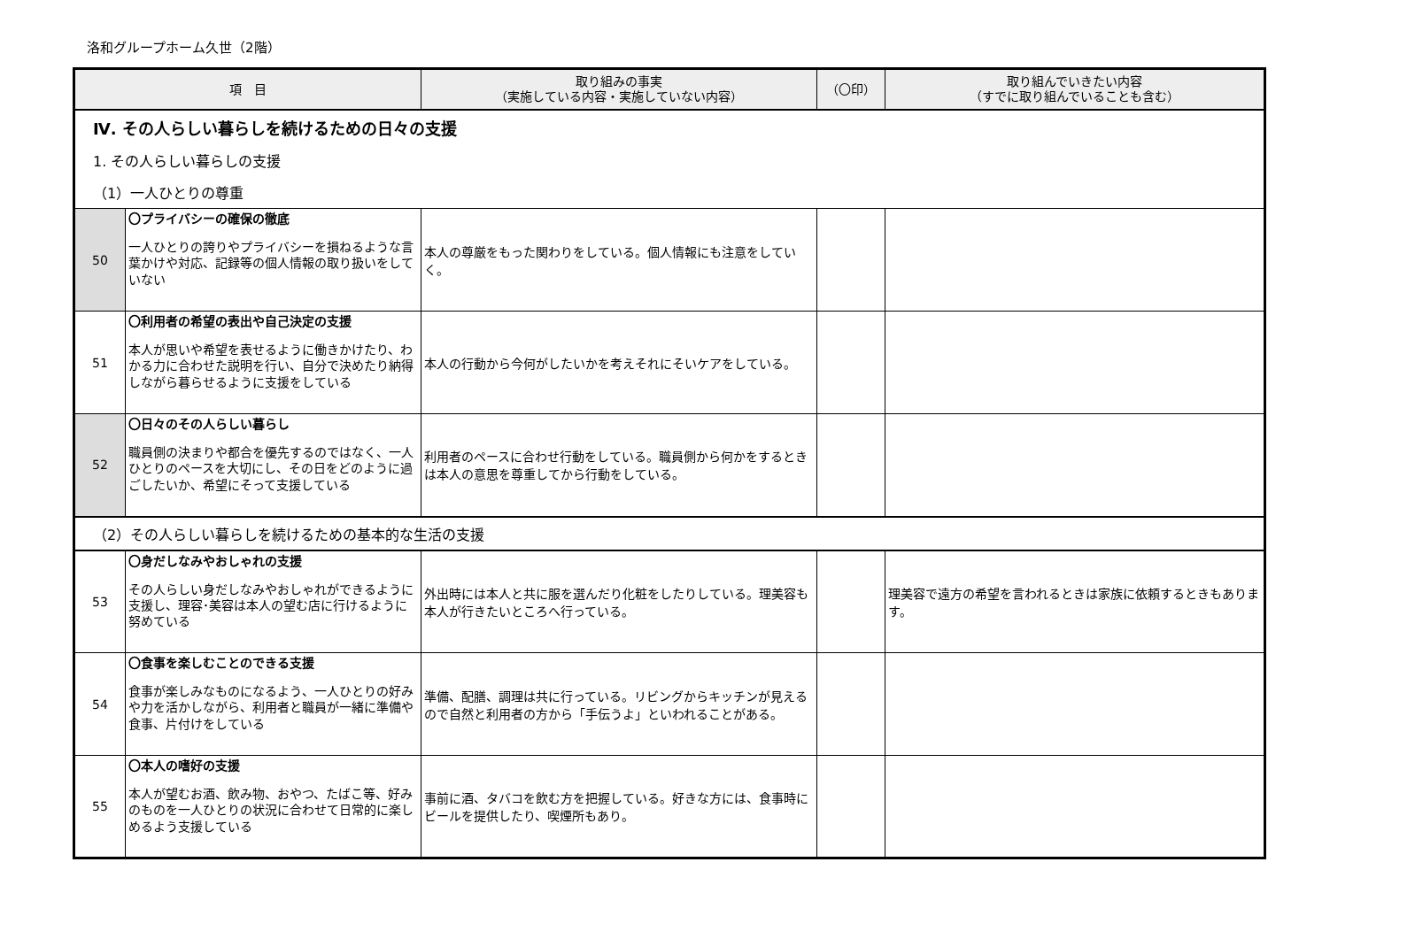洛和グループホーム久世（2階）
| 項 目 | | 取り組みの事実 （実施している内容・実施していない内容） | （〇印） | 取り組んでいきたい内容 （すでに取り組んでいることも含む） |
| --- | --- | --- | --- | --- |
| Ⅳ. その人らしい暮らしを続けるための日々の支援 | | | | |
| 1. その人らしい暮らしの支援 | | | | |
| （1）一人ひとりの尊重 | | | | |
| 50 | 〇プライバシーの確保の徹底 一人ひとりの誇りやプライバシーを損ねるような言葉かけや対応、記録等の個人情報の取り扱いをしていない | 本人の尊厳をもった関わりをしている。個人情報にも注意をしていく。 | | |
| 51 | 〇利用者の希望の表出や自己決定の支援 本人が思いや希望を表せるように働きかけたり、わかる力に合わせた説明を行い、自分で決めたり納得しながら暮らせるように支援をしている | 本人の行動から今何がしたいかを考えそれにそいケアをしている。 | | |
| 52 | 〇日々のその人らしい暮らし 職員側の決まりや都合を優先するのではなく、一人ひとりのペースを大切にし、その日をどのように過ごしたいか、希望にそって支援している | 利用者のペースに合わせ行動をしている。職員側から何かをするときは本人の意思を尊重してから行動をしている。 | | |
| （2）その人らしい暮らしを続けるための基本的な生活の支援 | | | | |
| 53 | 〇身だしなみやおしゃれの支援 その人らしい身だしなみやおしゃれができるように支援し、理容･美容は本人の望む店に行けるように努めている | 外出時には本人と共に服を選んだり化粧をしたりしている。理美容も本人が行きたいところへ行っている。 | | 理美容で遠方の希望を言われるときは家族に依頼するときもあります。 |
| 54 | 〇食事を楽しむことのできる支援 食事が楽しみなものになるよう、一人ひとりの好みや力を活かしながら、利用者と職員が一緒に準備や食事、片付けをしている | 準備、配膳、調理は共に行っている。リビングからキッチンが見えるので自然と利用者の方から「手伝うよ」といわれることがある。 | | |
| 55 | 〇本人の嗜好の支援 本人が望むお酒、飲み物、おやつ、たばこ等、好みのものを一人ひとりの状況に合わせて日常的に楽しめるよう支援している | 事前に酒、タバコを飲む方を把握している。好きな方には、食事時にビールを提供したり、喫煙所もあり。 | | |